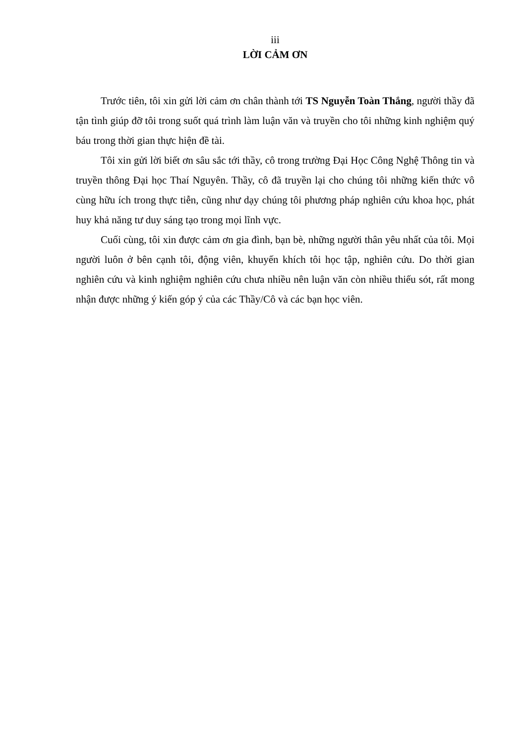iii
LỜI CẢM ƠN
Trước tiên, tôi xin gửi lời cảm ơn chân thành tới TS Nguyễn Toàn Thắng, người thầy đã tận tình giúp đỡ tôi trong suốt quá trình làm luận văn và truyền cho tôi những kinh nghiệm quý báu trong thời gian thực hiện đề tài.
Tôi xin gửi lời biết ơn sâu sắc tới thầy, cô trong trường Đại Học Công Nghệ Thông tin và truyền thông Đại học Thaí Nguyên. Thầy, cô đã truyền lại cho chúng tôi những kiến thức vô cùng hữu ích trong thực tiễn, cũng như dạy chúng tôi phương pháp nghiên cứu khoa học, phát huy khả năng tư duy sáng tạo trong mọi lĩnh vực.
Cuối cùng, tôi xin được cảm ơn gia đình, bạn bè, những người thân yêu nhất của tôi. Mọi người luôn ở bên cạnh tôi, động viên, khuyến khích tôi học tập, nghiên cứu. Do thời gian nghiên cứu và kinh nghiệm nghiên cứu chưa nhiều nên luận văn còn nhiều thiếu sót, rất mong nhận được những ý kiến góp ý của các Thầy/Cô và các bạn học viên.